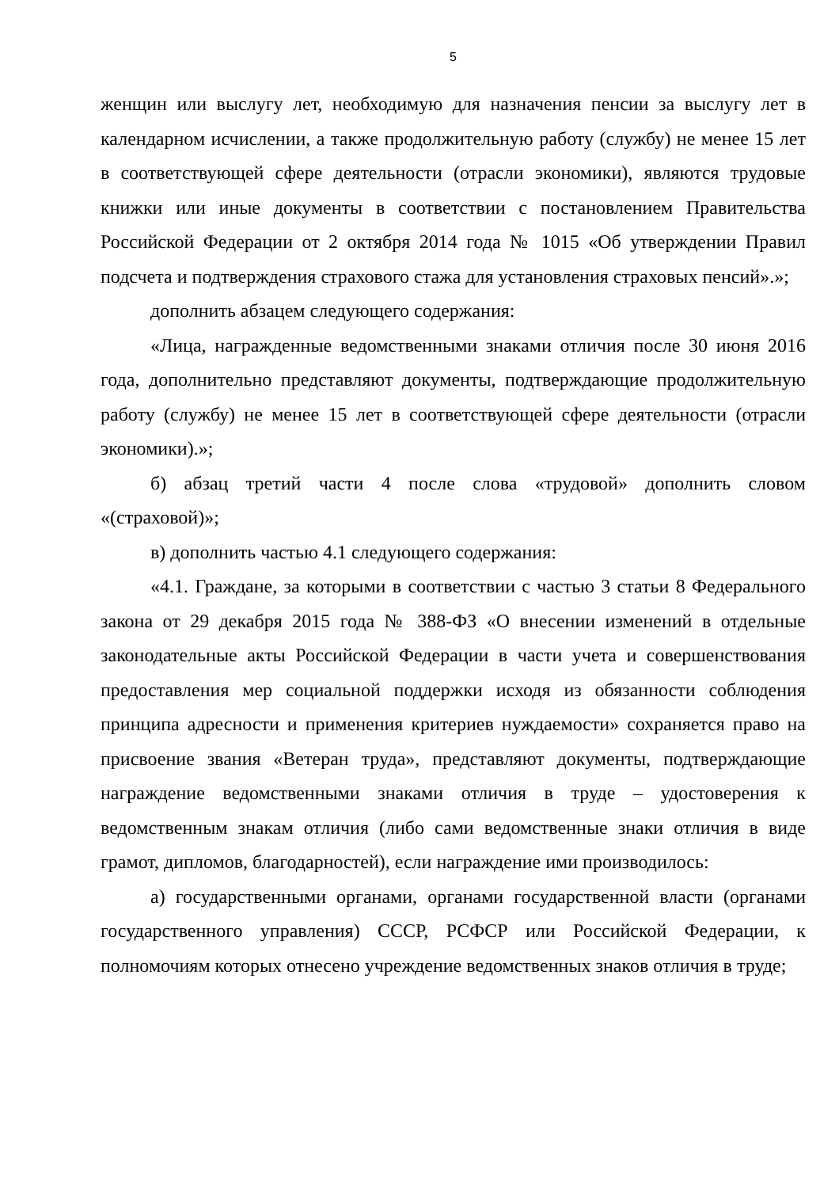5
женщин или выслугу лет, необходимую для назначения пенсии за выслугу лет в календарном исчислении, а также продолжительную работу (службу) не менее 15 лет в соответствующей сфере деятельности (отрасли экономики), являются трудовые книжки или иные документы в соответствии с постановлением Правительства Российской Федерации от 2 октября 2014 года № 1015 «Об утверждении Правил подсчета и подтверждения страхового стажа для установления страховых пенсий».»;
дополнить абзацем следующего содержания:
«Лица, награжденные ведомственными знаками отличия после 30 июня 2016 года, дополнительно представляют документы, подтверждающие продолжительную работу (службу) не менее 15 лет в соответствующей сфере деятельности (отрасли экономики).»;
б) абзац третий части 4 после слова «трудовой» дополнить словом «(страховой)»;
в) дополнить частью 4.1 следующего содержания:
«4.1. Граждане, за которыми в соответствии с частью 3 статьи 8 Федерального закона от 29 декабря 2015 года № 388-ФЗ «О внесении изменений в отдельные законодательные акты Российской Федерации в части учета и совершенствования предоставления мер социальной поддержки исходя из обязанности соблюдения принципа адресности и применения критериев нуждаемости» сохраняется право на присвоение звания «Ветеран труда», представляют документы, подтверждающие награждение ведомственными знаками отличия в труде – удостоверения к ведомственным знакам отличия (либо сами ведомственные знаки отличия в виде грамот, дипломов, благодарностей), если награждение ими производилось:
а) государственными органами, органами государственной власти (органами государственного управления) СССР, РСФСР или Российской Федерации, к полномочиям которых отнесено учреждение ведомственных знаков отличия в труде;